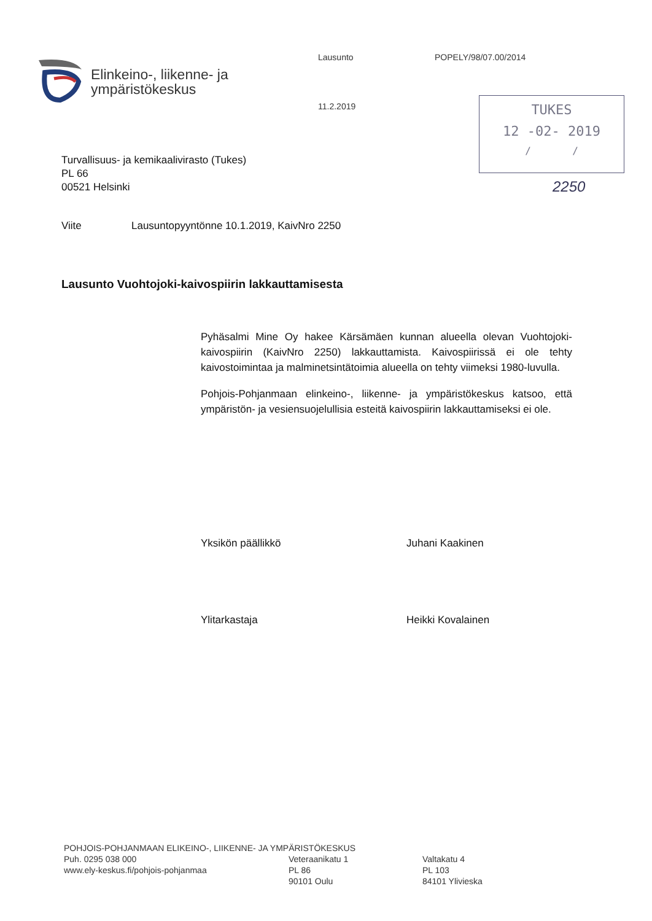Elinkeino-, liikenne- ja
ympäristökeskus
Lausunto
11.2.2019
POPELY/98/07.00/2014
TUKES
12 -02- 2019
/ /
2250
Turvallisuus- ja kemikaalivirasto (Tukes)
PL 66
00521 Helsinki
Viite Lausuntopyyntönne 10.1.2019, KaivNro 2250
Lausunto Vuohtojoki-kaivospiirin lakkauttamisesta
Pyhäsalmi Mine Oy hakee Kärsämäen kunnan alueella olevan Vuohtojoki-kaivospiirin (KaivNro 2250) lakkauttamista. Kaivospiirissä ei ole tehty kaivostoimintaa ja malminetsintätoimia alueella on tehty viimeksi 1980-luvulla.
Pohjois-Pohjanmaan elinkeino-, liikenne- ja ympäristökeskus katsoo, että ympäristön- ja vesiensuojelullisia esteitä kaivospiirin lakkauttamiseksi ei ole.
Yksikön päällikkö Juhani Kaakinen
Ylitarkastaja Heikki Kovalainen
POHJOIS-POHJANMAAN ELIKEINO-, LIIKENNE- JA YMPÄRISTÖKESKUS
Puh. 0295 038 000
www.ely-keskus.fi/pohjois-pohjanmaa
Veteraanikatu 1
PL 86
90101 Oulu
Valtakatu 4
PL 103
84101 Ylivieska